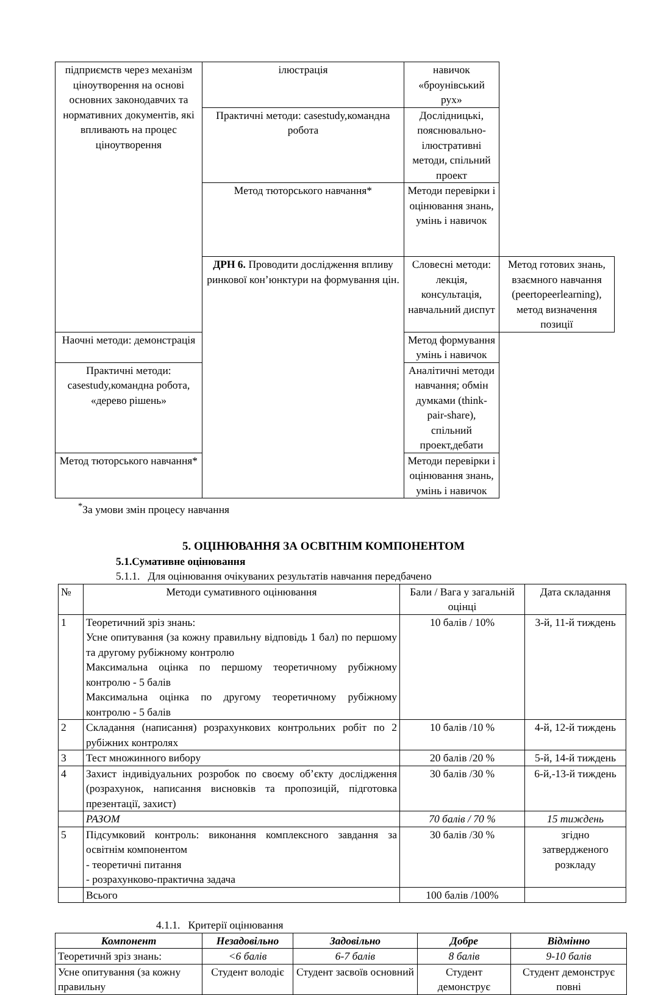| підприємств через механізм ціноутворення на основі основних законодавчих та нормативних документів, які впливають на процес ціноутворення | ілюстрація | навичок «броунівський рух» | |
| | Практичні методи: casestudy,командна робота | Дослідницькі, пояснювально-ілюстративні методи, спільний проект | |
| | Метод тюторського навчання* | Методи перевірки і оцінювання знань, умінь і навичок | |
| | ДРН 6. Проводити дослідження впливу ринкової кон’юнктури на формування цін. | Словесні методи: лекція, консультація, навчальний диспут | Метод готових знань, взаємного навчання (peertopeerlearning), метод визначення позиції |
| Наочні методи: демонстрація | | Метод формування умінь і навичок | |
| Практичні методи: casestudy,командна робота, «дерево рішень» | | Аналітичні методи навчання; обмін думками (think-pair-share), спільний проект,дебати | |
| Метод тюторського навчання* | | Методи перевірки і оцінювання знань, умінь і навичок | |
<sup>*</sup> За умови змін процесу навчання
5. ОЦІНЮВАННЯ ЗА ОСВІТНІМ КОМПОНЕНТОМ
5.1.Сумативне оцінювання
5.1.1. Для оцінювання очікуваних результатів навчання передбачено
| № | Методи сумативного оцінювання | Бали / Вага у загальній оцінці | Дата складання |
| 1 | Теоретичний зріз знань: Усне опитування (за кожну правильну відповідь 1 бал) по першому та другому рубіжному контролю Максимальна оцінка по першому теоретичному рубіжному контролю - 5 балів Максимальна оцінка по другому теоретичному рубіжному контролю - 5 балів | 10 балів / 10% | 3-й, 11-й тиждень |
| 2 | Складання (написання) розрахункових контрольних робіт по 2 рубіжних контролях | 10 балів /10 % | 4-й, 12-й тиждень |
| 3 | Тест множинного вибору | 20 балів /20 % | 5-й, 14-й тиждень |
| 4 | Захист індивідуальних розробок по своєму об’єкту дослідження (розрахунок, написання висновків та пропозицій, підготовка презентації, захист) | 30 балів /30 % | 6-й,-13-й тиждень |
| | РАЗОМ | 70 балів / 70 % | 15 тиждень |
| 5 | Підсумковий контроль: виконання комплексного завдання за освітнім компонентом - теоретичні питання - розрахунково-практична задача | 30 балів /30 % | згідно затвердженого розкладу |
| | Всього | 100 балів /100% | |
4.1.1. Критерії оцінювання
| Компонент | Незадовільно | Задовільно | Добре | Відмінно |
| --- | --- | --- | --- | --- |
| Теоретичнй зріз знань: | <6 балів | 6-7 балів | 8 балів | 9-10 балів |
| Усне опитування (за кожну правильну | Студент володіє | Студент засвоїв основний | Студент демонструє | Студент демонструє повні |